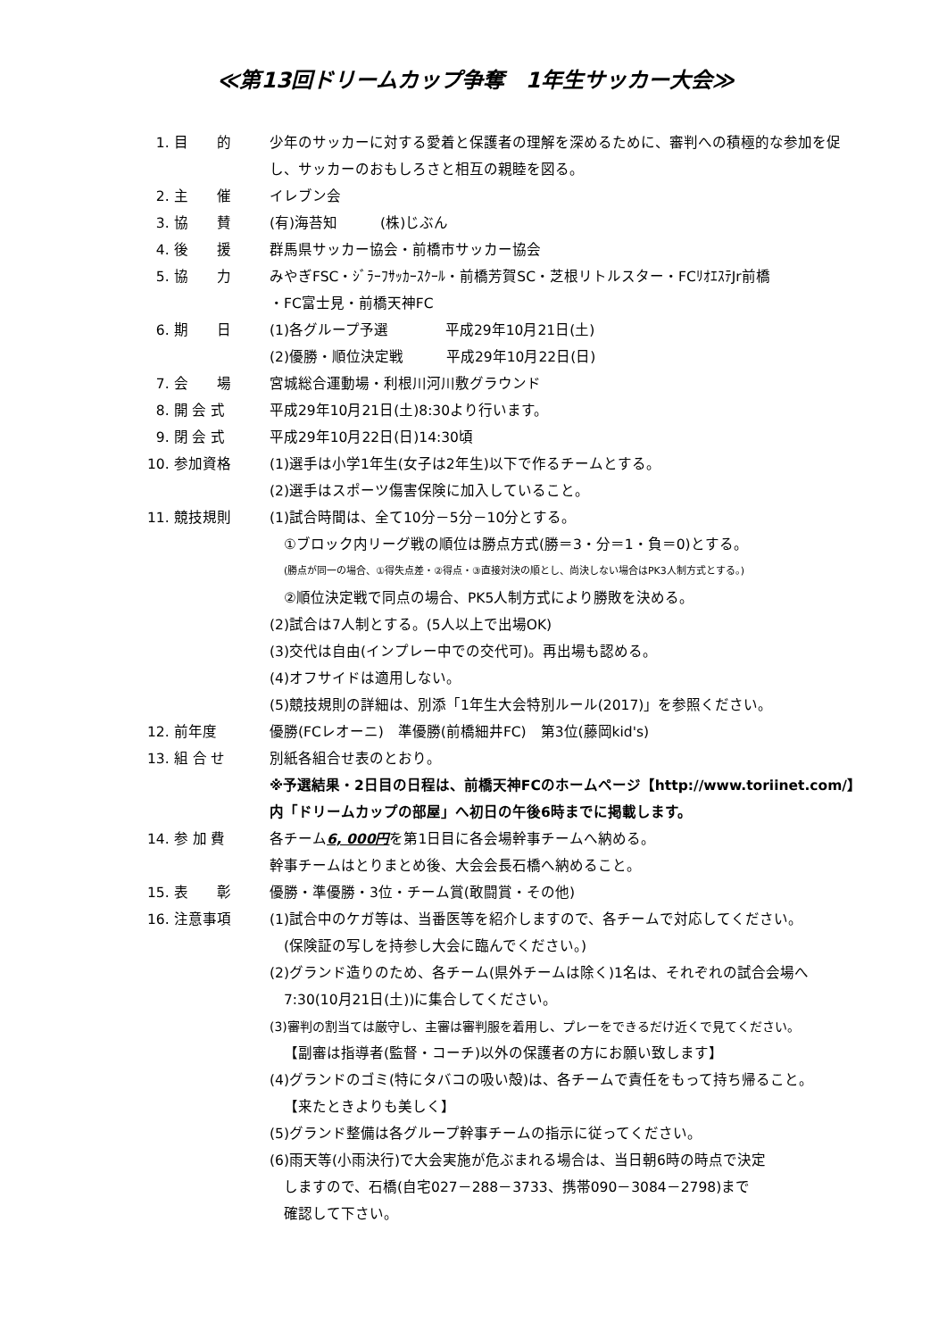≪第13回ドリームカップ争奪　1年生サッカー大会≫
1. 目　　的
少年のサッカーに対する愛着と保護者の理解を深めるために、審判への積極的な参加を促し、サッカーのおもしろさと相互の親睦を図る。
2. 主　　催
イレブン会
3. 協　　賛
(有)海苔知　　　(株)じぶん
4. 後　　援
群馬県サッカー協会・前橋市サッカー協会
5. 協　　力
みやぎFSC・ｼﾞﾗｰﾌｻｯｶｰｽｸｰﾙ・前橋芳賀SC・芝根リトルスター・FCﾘｵｴｽﾃJr前橋
・FC富士見・前橋天神FC
6. 期　　日
(1)各グループ予選　　　　平成29年10月21日(土)
(2)優勝・順位決定戦　　　平成29年10月22日(日)
7. 会　　場
宮城総合運動場・利根川河川敷グラウンド
8. 開 会 式
平成29年10月21日(土)8:30より行います。
9. 閉 会 式
平成29年10月22日(日)14:30頃
10. 参加資格
(1)選手は小学1年生(女子は2年生)以下で作るチームとする。
(2)選手はスポーツ傷害保険に加入していること。
11. 競技規則
(1)試合時間は、全て10分－5分－10分とする。
①ブロック内リーグ戦の順位は勝点方式(勝＝3・分＝1・負＝0)とする。
(勝点が同一の場合、①得失点差・②得点・③直接対決の順とし、尚決しない場合はPK3人制方式とする。)
②順位決定戦で同点の場合、PK5人制方式により勝敗を決める。
(2)試合は7人制とする。(5人以上で出場OK)
(3)交代は自由(インプレー中での交代可)。再出場も認める。
(4)オフサイドは適用しない。
(5)競技規則の詳細は、別添「1年生大会特別ルール(2017)」を参照ください。
12. 前年度
優勝(FCレオーニ)　準優勝(前橋細井FC)　第3位(藤岡kid's)
13. 組 合 せ
別紙各組合せ表のとおり。
※予選結果・2日目の日程は、前橋天神FCのホームページ【http://www.toriinet.com/】内「ドリームカップの部屋」へ初日の午後6時までに掲載します。
14. 参 加 費
各チーム6, 000円を第1日目に各会場幹事チームへ納める。
幹事チームはとりまとめ後、大会会長石橋へ納めること。
15. 表　　彰
優勝・準優勝・3位・チーム賞(敢闘賞・その他)
16. 注意事項
(1)試合中のケガ等は、当番医等を紹介しますので、各チームで対応してください。
(保険証の写しを持参し大会に臨んでください。)
(2)グランド造りのため、各チーム(県外チームは除く)1名は、それぞれの試合会場へ
7:30(10月21日(土))に集合してください。
(3)審判の割当ては厳守し、主審は審判服を着用し、プレーをできるだけ近くで見てください。
【副審は指導者(監督・コーチ)以外の保護者の方にお願い致します】
(4)グランドのゴミ(特にタバコの吸い殻)は、各チームで責任をもって持ち帰ること。
【来たときよりも美しく】
(5)グランド整備は各グループ幹事チームの指示に従ってください。
(6)雨天等(小雨決行)で大会実施が危ぶまれる場合は、当日朝6時の時点で決定
しますので、石橋(自宅027－288－3733、携帯090－3084－2798)まで
確認して下さい。